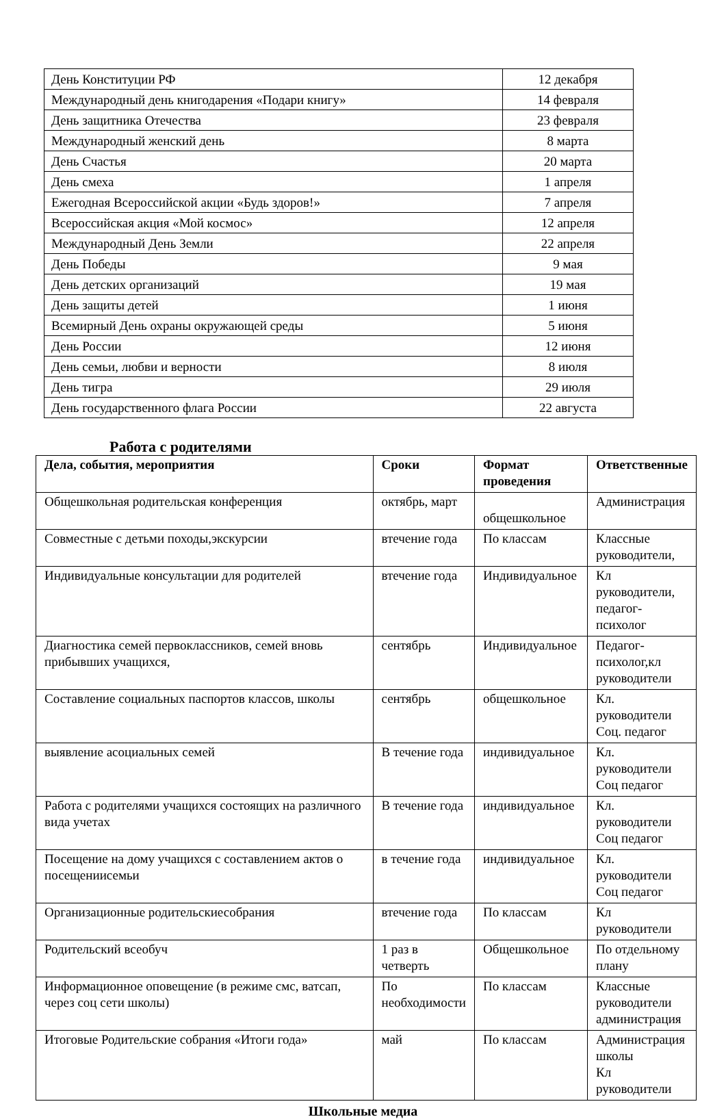| День Конституции РФ | 12 декабря |
| Международный день книгодарения «Подари книгу» | 14 февраля |
| День защитника Отечества | 23 февраля |
| Международный женский день | 8 марта |
| День Счастья | 20 марта |
| День смеха | 1 апреля |
| Ежегодная Всероссийской акции «Будь здоров!» | 7 апреля |
| Всероссийская акция «Мой космос» | 12 апреля |
| Международный День Земли | 22 апреля |
| День Победы | 9 мая |
| День детских организаций | 19 мая |
| День защиты детей | 1 июня |
| Всемирный День охраны окружающей среды | 5 июня |
| День России | 12 июня |
| День семьи, любви и верности | 8 июля |
| День тигра | 29 июля |
| День государственного флага России | 22 августа |
Работа с родителями
| Дела, события, мероприятия | Сроки | Формат проведения | Ответственные |
| --- | --- | --- | --- |
| Общешкольная родительская конференция | октябрь, март | общешкольное | Администрация |
| Совместные с детьми походы,экскурсии | втечение года | По классам | Классные руководители, |
| Индивидуальные консультации для родителей | втечение года | Индивидуальное | Кл руководители, педагог-психолог |
| Диагностика семей первоклассников, семей вновь прибывших учащихся, | сентябрь | Индивидуальное | Педагог-психолог,кл руководители |
| Составление социальных паспортов классов, школы | сентябрь | общешкольное | Кл. руководители Соц. педагог |
| выявление асоциальных семей | В течение года | индивидуальное | Кл. руководители Соц педагог |
| Работа с родителями учащихся состоящих на различного вида учетах | В течение года | индивидуальное | Кл. руководители Соц педагог |
| Посещение на дому учащихся с составлением актов о посещениисемьи | в течение года | индивидуальное | Кл. руководители Соц педагог |
| Организационные родительскиесобрания | втечение года | По классам | Кл руководители |
| Родительский всеобуч | 1 раз в четверть | Общешкольное | По отдельному плану |
| Информационное оповещение (в режиме смс, ватсап, через соц сети школы) | По необходимости | По классам | Классные руководители администрация |
| Итоговые Родительские собрания «Итоги года» | май | По классам | Администрация школы Кл руководители |
Школьные медиа